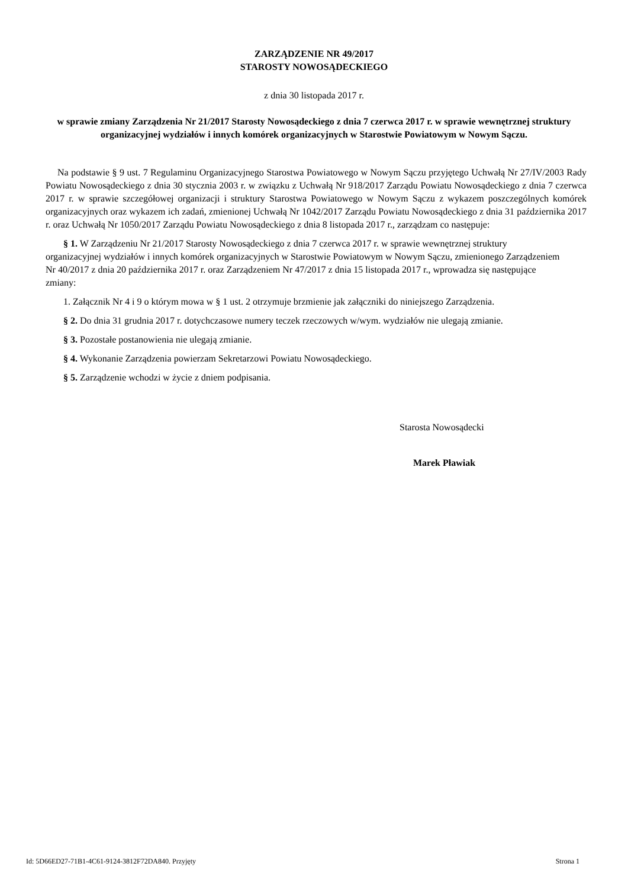ZARZĄDZENIE NR 49/2017
STAROSTY NOWOSĄDECKIEGO
z dnia 30 listopada 2017 r.
w sprawie zmiany Zarządzenia Nr 21/2017 Starosty Nowosądeckiego z dnia 7 czerwca 2017 r. w sprawie wewnętrznej struktury organizacyjnej wydziałów i innych komórek organizacyjnych w Starostwie Powiatowym w Nowym Sączu.
Na podstawie § 9 ust. 7 Regulaminu Organizacyjnego Starostwa Powiatowego w Nowym Sączu przyjętego Uchwałą Nr 27/IV/2003 Rady Powiatu Nowosądeckiego z dnia 30 stycznia 2003 r. w związku z Uchwałą Nr 918/2017 Zarządu Powiatu Nowosądeckiego z dnia 7 czerwca 2017 r. w sprawie szczegółowej organizacji i struktury Starostwa Powiatowego w Nowym Sączu z wykazem poszczególnych komórek organizacyjnych oraz wykazem ich zadań, zmienionej Uchwałą Nr 1042/2017 Zarządu Powiatu Nowosądeckiego z dnia 31 października 2017 r. oraz Uchwałą Nr 1050/2017 Zarządu Powiatu Nowosądeckiego z dnia 8 listopada 2017 r., zarządzam co następuje:
§ 1. W Zarządzeniu Nr 21/2017 Starosty Nowosądeckiego z dnia 7 czerwca 2017 r. w sprawie wewnętrznej struktury organizacyjnej wydziałów i innych komórek organizacyjnych w Starostwie Powiatowym w Nowym Sączu, zmienionego Zarządzeniem Nr 40/2017 z dnia 20 października 2017 r. oraz Zarządzeniem Nr 47/2017 z dnia 15 listopada 2017 r., wprowadza się następujące zmiany:
1. Załącznik Nr 4 i 9 o którym mowa w § 1 ust. 2 otrzymuje brzmienie jak załączniki do niniejszego Zarządzenia.
§ 2. Do dnia 31 grudnia 2017 r. dotychczasowe numery teczek rzeczowych w/wym. wydziałów nie ulegają zmianie.
§ 3. Pozostałe postanowienia nie ulegają zmianie.
§ 4. Wykonanie Zarządzenia powierzam Sekretarzowi Powiatu Nowosądeckiego.
§ 5. Zarządzenie wchodzi w życie z dniem podpisania.
Starosta Nowosądecki
Marek Pławiak
Id: 5D66ED27-71B1-4C61-9124-3812F72DA840. Przyjęty Strona 1